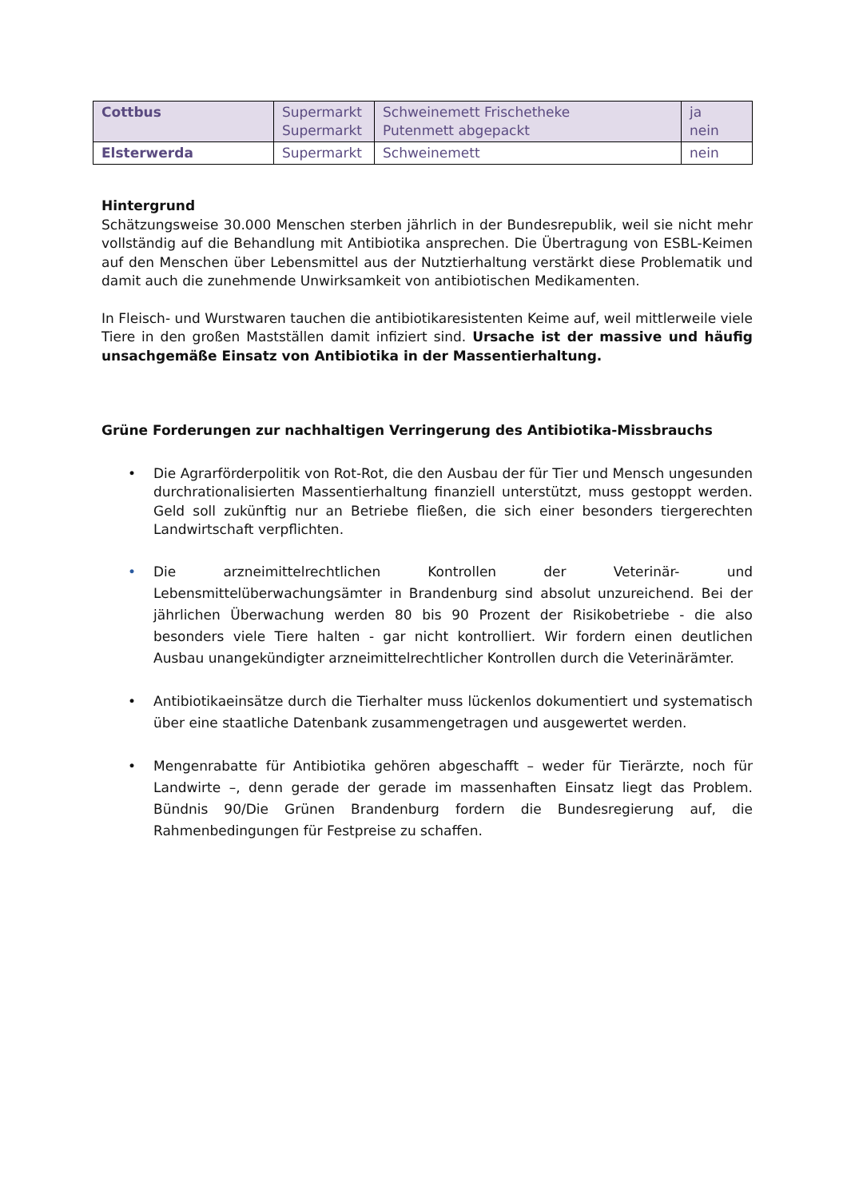| Cottbus | Supermarkt Supermarkt | Schweinemett Frischetheke Putenmett abgepackt | ja nein |
| Elsterwerda | Supermarkt | Schweinemett | nein |
Hintergrund
Schätzungsweise 30.000 Menschen sterben jährlich in der Bundesrepublik, weil sie nicht mehr vollständig auf die Behandlung mit Antibiotika ansprechen. Die Übertragung von ESBL-Keimen auf den Menschen über Lebensmittel aus der Nutztierhaltung verstärkt diese Problematik und damit auch die zunehmende Unwirksamkeit von antibiotischen Medikamenten.
In Fleisch- und Wurstwaren tauchen die antibiotikaresistenten Keime auf, weil mittlerweile viele Tiere in den großen Mastställen damit infiziert sind. Ursache ist der massive und häufig unsachgemäße Einsatz von Antibiotika in der Massentierhaltung.
Grüne Forderungen zur nachhaltigen Verringerung des Antibiotika-Missbrauchs
• Die Agrarförderpolitik von Rot-Rot, die den Ausbau der für Tier und Mensch ungesunden durchrationalisierten Massentierhaltung finanziell unterstützt, muss gestoppt werden. Geld soll zukünftig nur an Betriebe fließen, die sich einer besonders tiergerechten Landwirtschaft verpflichten.
• Die arzneimittelrechtlichen Kontrollen der Veterinär- und Lebensmittelüberwachungsämter in Brandenburg sind absolut unzureichend. Bei der jährlichen Überwachung werden 80 bis 90 Prozent der Risikobetriebe - die also besonders viele Tiere halten - gar nicht kontrolliert. Wir fordern einen deutlichen Ausbau unangekündigter arzneimittelrechtlicher Kontrollen durch die Veterinärämter.
• Antibiotikaeinsätze durch die Tierhalter muss lückenlos dokumentiert und systematisch über eine staatliche Datenbank zusammengetragen und ausgewertet werden.
• Mengenrabatte für Antibiotika gehören abgeschafft – weder für Tierärzte, noch für Landwirte –, denn gerade der gerade im massenhaften Einsatz liegt das Problem. Bündnis 90/Die Grünen Brandenburg fordern die Bundesregierung auf, die Rahmenbedingungen für Festpreise zu schaffen.